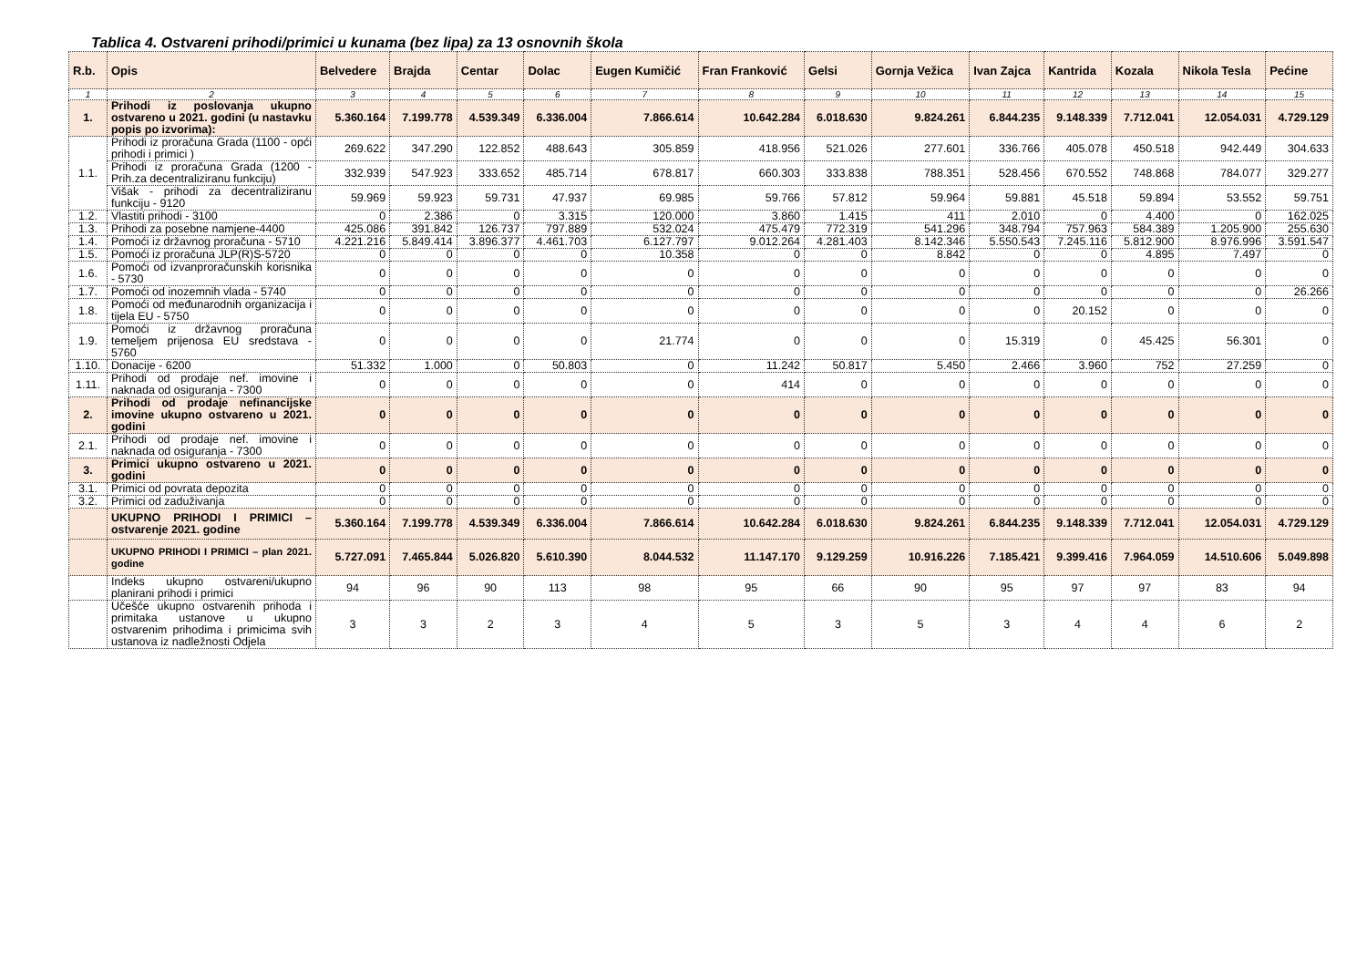Tablica 4. Ostvareni prihodi/primici u kunama (bez lipa) za 13 osnovnih škola
| R.b. | Opis | Belvedere | Brajda | Centar | Dolac | Eugen Kumičić | Fran Franković | Gelsi | Gornja Vežica | Ivan Zajca | Kantrida | Kozala | Nikola Tesla | Pećine |
| --- | --- | --- | --- | --- | --- | --- | --- | --- | --- | --- | --- | --- | --- | --- |
| 1 | 2 | 3 | 4 | 5 | 6 | 7 | 8 | 9 | 10 | 11 | 12 | 13 | 14 | 15 |
| 1. | Prihodi iz poslovanja ukupno ostvareno u 2021. godini (u nastavku popis po izvorima): | 5.360.164 | 7.199.778 | 4.539.349 | 6.336.004 | 7.866.614 | 10.642.284 | 6.018.630 | 9.824.261 | 6.844.235 | 9.148.339 | 7.712.041 | 12.054.031 | 4.729.129 |
| 1.1. | Prihodi iz proračuna Grada (1100 - opći prihodi i primici ) | 269.622 | 347.290 | 122.852 | 488.643 | 305.859 | 418.956 | 521.026 | 277.601 | 336.766 | 405.078 | 450.518 | 942.449 | 304.633 |
| | Prihodi iz proračuna Grada (1200 -Prih.za decentraliziranu funkciju) | 332.939 | 547.923 | 333.652 | 485.714 | 678.817 | 660.303 | 333.838 | 788.351 | 528.456 | 670.552 | 748.868 | 784.077 | 329.277 |
| | Višak - prihodi za decentraliziranu funkciju - 9120 | 59.969 | 59.923 | 59.731 | 47.937 | 69.985 | 59.766 | 57.812 | 59.964 | 59.881 | 45.518 | 59.894 | 53.552 | 59.751 |
| 1.2. | Vlastiti prihodi - 3100 | 0 | 2.386 | 0 | 3.315 | 120.000 | 3.860 | 1.415 | 411 | 2.010 | 0 | 4.400 | 0 | 162.025 |
| 1.3. | Prihodi za posebne namjene-4400 | 425.086 | 391.842 | 126.737 | 797.889 | 532.024 | 475.479 | 772.319 | 541.296 | 348.794 | 757.963 | 584.389 | 1.205.900 | 255.630 |
| 1.4. | Pomoći iz državnog proračuna - 5710 | 4.221.216 | 5.849.414 | 3.896.377 | 4.461.703 | 6.127.797 | 9.012.264 | 4.281.403 | 8.142.346 | 5.550.543 | 7.245.116 | 5.812.900 | 8.976.996 | 3.591.547 |
| 1.5. | Pomoći iz proračuna JLP(R)S-5720 | 0 | 0 | 0 | 0 | 10.358 | 0 | 0 | 8.842 | 0 | 0 | 4.895 | 7.497 | 0 |
| 1.6. | Pomoći od izvanproračunskih korisnika - 5730 | 0 | 0 | 0 | 0 | 0 | 0 | 0 | 0 | 0 | 0 | 0 | 0 | 0 |
| 1.7. | Pomoći od inozemnih vlada - 5740 | 0 | 0 | 0 | 0 | 0 | 0 | 0 | 0 | 0 | 0 | 0 | 0 | 26.266 |
| 1.8. | Pomoći od međunarodnih organizacija i tijela EU - 5750 | 0 | 0 | 0 | 0 | 0 | 0 | 0 | 0 | 0 | 20.152 | 0 | 0 | 0 |
| 1.9. | Pomoći iz državnog proračuna temeljem prijenosa EU sredstava - 5760 | 0 | 0 | 0 | 0 | 21.774 | 0 | 0 | 0 | 15.319 | 0 | 45.425 | 56.301 | 0 |
| 1.10. | Donacije - 6200 | 51.332 | 1.000 | 0 | 50.803 | 0 | 11.242 | 50.817 | 5.450 | 2.466 | 3.960 | 752 | 27.259 | 0 |
| 1.11. | Prihodi od prodaje nef. imovine i naknada od osiguranja - 7300 | 0 | 0 | 0 | 0 | 0 | 414 | 0 | 0 | 0 | 0 | 0 | 0 | 0 |
| 2. | Prihodi od prodaje nefinancijske imovine ukupno ostvareno u 2021. godini | 0 | 0 | 0 | 0 | 0 | 0 | 0 | 0 | 0 | 0 | 0 | 0 | 0 |
| 2.1. | Prihodi od prodaje nef. imovine i naknada od osiguranja - 7300 | 0 | 0 | 0 | 0 | 0 | 0 | 0 | 0 | 0 | 0 | 0 | 0 | 0 |
| 3. | Primici ukupno ostvareno u 2021. godini | 0 | 0 | 0 | 0 | 0 | 0 | 0 | 0 | 0 | 0 | 0 | 0 | 0 |
| 3.1. | Primici od povrata depozita | 0 | 0 | 0 | 0 | 0 | 0 | 0 | 0 | 0 | 0 | 0 | 0 | 0 |
| 3.2. | Primici od zaduživanja | 0 | 0 | 0 | 0 | 0 | 0 | 0 | 0 | 0 | 0 | 0 | 0 | 0 |
| | UKUPNO PRIHODI I PRIMICI – ostvarenje 2021. godine | 5.360.164 | 7.199.778 | 4.539.349 | 6.336.004 | 7.866.614 | 10.642.284 | 6.018.630 | 9.824.261 | 6.844.235 | 9.148.339 | 7.712.041 | 12.054.031 | 4.729.129 |
| | UKUPNO PRIHODI I PRIMICI – plan 2021. godine | 5.727.091 | 7.465.844 | 5.026.820 | 5.610.390 | 8.044.532 | 11.147.170 | 9.129.259 | 10.916.226 | 7.185.421 | 9.399.416 | 7.964.059 | 14.510.606 | 5.049.898 |
| | Indeks ukupno ostvareni/ukupno planirani prihodi i primici | 94 | 96 | 90 | 113 | 98 | 95 | 66 | 90 | 95 | 97 | 97 | 83 | 94 |
| | Učešće ukupno ostvarenih prihoda i primitaka ustanove u ukupno ostvarenim prihodima i primicima svih ustanova iz nadležnosti Odjela | 3 | 3 | 2 | 3 | 4 | 5 | 3 | 5 | 3 | 4 | 4 | 6 | 2 |